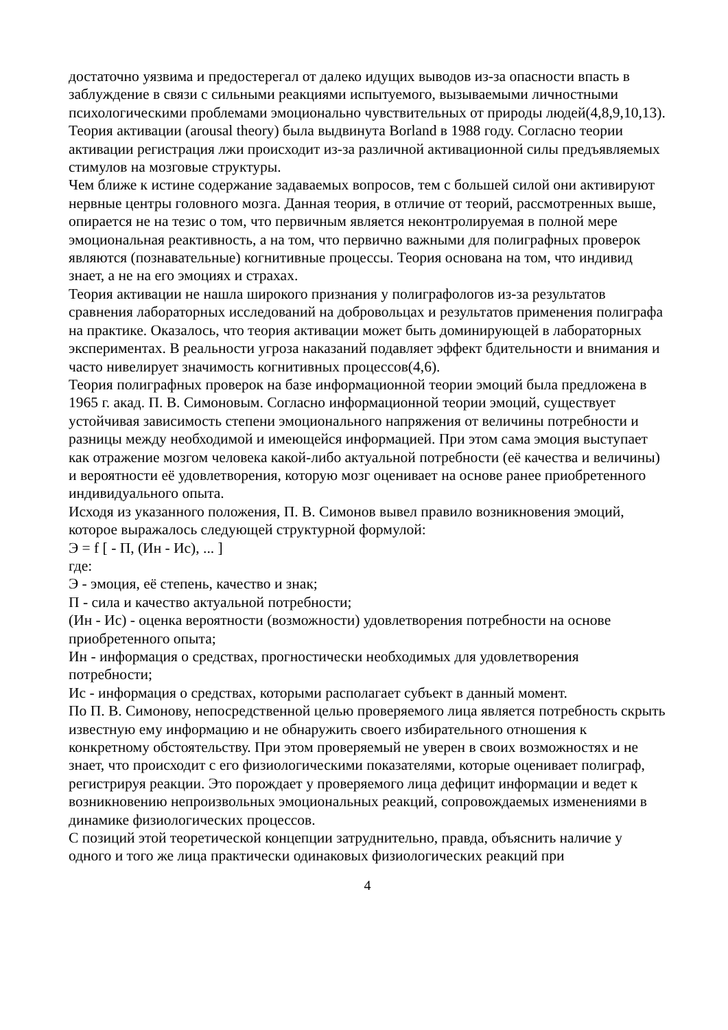достаточно уязвима и предостерегал от далеко идущих выводов из-за опасности впасть в заблуждение в связи с сильными реакциями испытуемого, вызываемыми личностными психологическими проблемами эмоционально чувствительных от природы людей(4,8,9,10,13).
Теория активации (arousal theory) была выдвинута Borland в 1988 году. Согласно теории активации регистрация лжи происходит из-за различной активационной силы предъявляемых стимулов на мозговые структуры.
Чем ближе к истине содержание задаваемых вопросов, тем с большей силой они активируют нервные центры головного мозга. Данная теория, в отличие от теорий, рассмотренных выше, опирается не на тезис о том, что первичным является неконтролируемая в полной мере эмоциональная реактивность, а на том, что первично важными для полиграфных проверок являются (познавательные) когнитивные процессы. Теория основана на том, что индивид знает, а не на его эмоциях и страхах.
Теория активации не нашла широкого признания у полиграфологов из-за результатов сравнения лабораторных исследований на добровольцах и результатов применения полиграфа на практике. Оказалось, что теория активации может быть доминирующей в лабораторных экспериментах. В реальности угроза наказаний подавляет эффект бдительности и внимания и часто нивелирует значимость когнитивных процессов(4,6).
Теория полиграфных проверок на базе информационной теории эмоций была предложена в 1965 г. акад. П. В. Симоновым. Согласно информационной теории эмоций, существует устойчивая зависимость степени эмоционального напряжения от величины потребности и разницы между необходимой и имеющейся информацией. При этом сама эмоция выступает как отражение мозгом человека какой-либо актуальной потребности (её качества и величины) и вероятности её удовлетворения, которую мозг оценивает на основе ранее приобретенного индивидуального опыта.
Исходя из указанного положения, П. В. Симонов вывел правило возникновения эмоций, которое выражалось следующей структурной формулой:
Э = f [ - П, (Ин - Ис), ... ]
где:
Э - эмоция, её степень, качество и знак;
П - сила и качество актуальной потребности;
(Ин - Ис) - оценка вероятности (возможности) удовлетворения потребности на основе приобретенного опыта;
Ин - информация о средствах, прогностически необходимых для удовлетворения потребности;
Ис - информация о средствах, которыми располагает субъект в данный момент.
По П. В. Симонову, непосредственной целью проверяемого лица является потребность скрыть известную ему информацию и не обнаружить своего избирательного отношения к конкретному обстоятельству. При этом проверяемый не уверен в своих возможностях и не знает, что происходит с его физиологическими показателями, которые оценивает полиграф, регистрируя реакции. Это порождает у проверяемого лица дефицит информации и ведет к возникновению непроизвольных эмоциональных реакций, сопровождаемых изменениями в динамике физиологических процессов.
С позиций этой теоретической концепции затруднительно, правда, объяснить наличие у одного и того же лица практически одинаковых физиологических реакций при
4